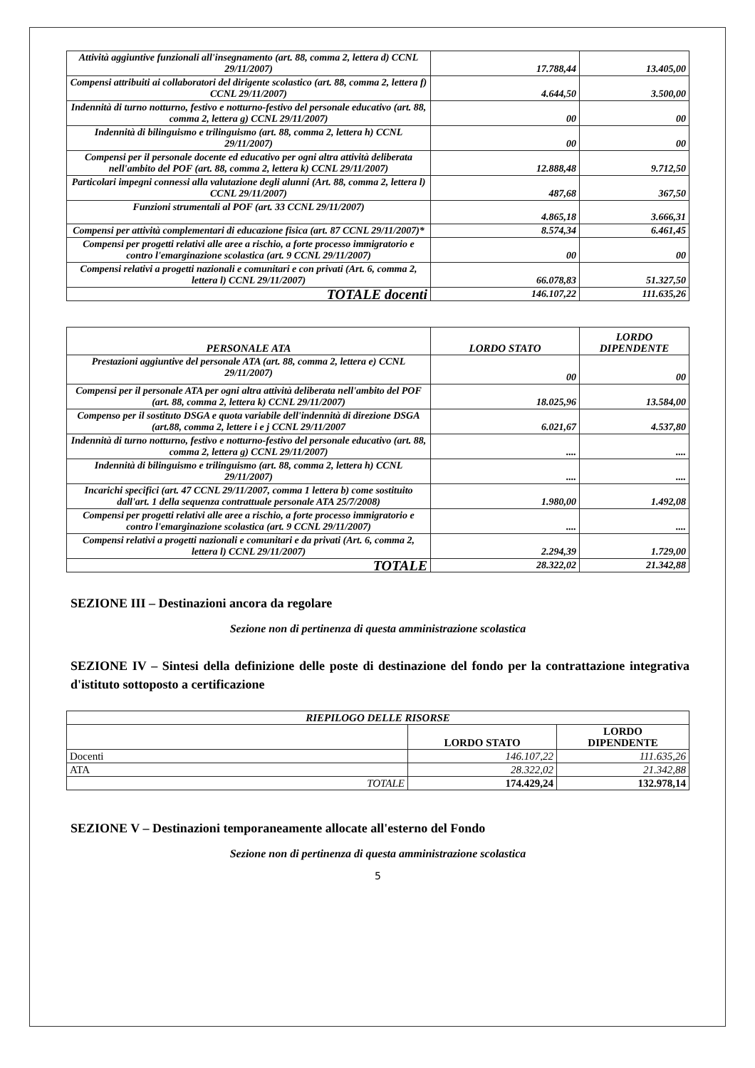| Attività aggiuntive funzionali all'insegnamento (art. 88, comma 2, lettera d) CCNL 29/11/2007) | 17.788,44 | 13.405,00 |
| Compensi attribuiti ai collaboratori del dirigente scolastico (art. 88, comma 2, lettera f) CCNL 29/11/2007) | 4.644,50 | 3.500,00 |
| Indennità di turno notturno, festivo e notturno-festivo del personale educativo (art. 88, comma 2, lettera g) CCNL 29/11/2007) | 00 | 00 |
| Indennità di bilinguismo e trilinguismo (art. 88, comma 2, lettera h) CCNL 29/11/2007) | 00 | 00 |
| Compensi per il personale docente ed educativo per ogni altra attività deliberata nell'ambito del POF (art. 88, comma 2, lettera k) CCNL 29/11/2007) | 12.888,48 | 9.712,50 |
| Particolari impegni connessi alla valutazione degli alunni (Art. 88, comma 2, lettera l) CCNL 29/11/2007) | 487,68 | 367,50 |
| Funzioni strumentali al POF (art. 33 CCNL 29/11/2007) | 4.865,18 | 3.666,31 |
| Compensi per attività complementari di educazione fisica (art. 87 CCNL 29/11/2007)* | 8.574,34 | 6.461,45 |
| Compensi per progetti relativi alle aree a rischio, a forte processo immigratorio e contro l'emarginazione scolastica (art. 9 CCNL 29/11/2007) | 00 | 00 |
| Compensi relativi a progetti nazionali e comunitari e con privati (Art. 6, comma 2, lettera l) CCNL 29/11/2007) | 66.078,83 | 51.327,50 |
| TOTALE docenti | 146.107,22 | 111.635,26 |
| PERSONALE ATA | LORDO STATO | LORDO DIPENDENTE |
| --- | --- | --- |
| Prestazioni aggiuntive del personale ATA (art. 88, comma 2, lettera e) CCNL 29/11/2007) | 00 | 00 |
| Compensi per il personale ATA per ogni altra attività deliberata nell'ambito del POF (art. 88, comma 2, lettera k) CCNL 29/11/2007) | 18.025,96 | 13.584,00 |
| Compenso per il sostituto DSGA e quota variabile dell'indennità di direzione DSGA (art.88, comma 2, lettere i e j CCNL 29/11/2007 | 6.021,67 | 4.537,80 |
| Indennità di turno notturno, festivo e notturno-festivo del personale educativo (art. 88, comma 2, lettera g) CCNL 29/11/2007) | .... | .... |
| Indennità di bilinguismo e trilinguismo (art. 88, comma 2, lettera h) CCNL 29/11/2007) | .... | .... |
| Incarichi specifici (art. 47 CCNL 29/11/2007, comma 1 lettera b) come sostituito dall'art. 1 della sequenza contrattuale personale ATA 25/7/2008) | 1.980,00 | 1.492,08 |
| Compensi per progetti relativi alle aree a rischio, a forte processo immigratorio e contro l'emarginazione scolastica (art. 9 CCNL 29/11/2007) | .... | .... |
| Compensi relativi a progetti nazionali e comunitari e da privati (Art. 6, comma 2, lettera l) CCNL 29/11/2007) | 2.294,39 | 1.729,00 |
| TOTALE | 28.322,02 | 21.342,88 |
SEZIONE III – Destinazioni ancora da regolare
Sezione non di pertinenza di questa amministrazione scolastica
SEZIONE IV – Sintesi della definizione delle poste di destinazione del fondo per la contrattazione integrativa d'istituto sottoposto a certificazione
| RIEPILOGO DELLE RISORSE | | |
| | LORDO STATO | LORDO DIPENDENTE |
| Docenti | 146.107,22 | 111.635,26 |
| ATA | 28.322,02 | 21.342,88 |
| TOTALE | 174.429,24 | 132.978,14 |
SEZIONE V – Destinazioni temporaneamente allocate all'esterno del Fondo
Sezione non di pertinenza di questa amministrazione scolastica
5